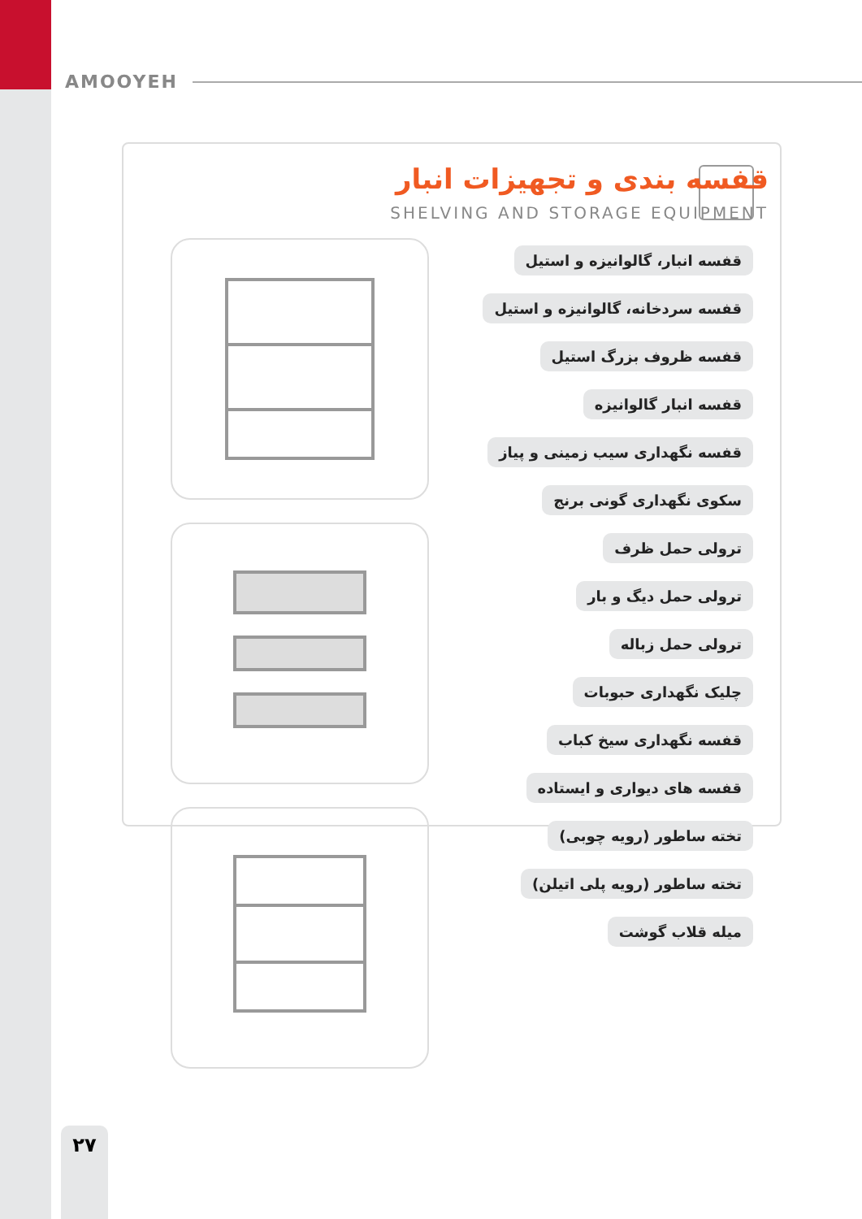AMOOYEH
قفسه بندی و تجهیزات انبار
SHELVING AND STORAGE EQUIPMENT
قفسه انبار، گالوانیزه و استیل
قفسه سردخانه، گالوانیزه و استیل
قفسه ظروف بزرگ استیل
قفسه انبار گالوانیزه
قفسه نگهداری سیب زمینی و پیاز
سکوی نگهداری گونی برنج
ترولی حمل ظرف
ترولی حمل دیگ و بار
ترولی حمل زباله
چلیک نگهداری حبوبات
قفسه نگهداری سیخ کباب
قفسه های دیواری و ایستاده
تخته ساطور (رویه چوبی)
تخته ساطور (رویه پلی اتیلن)
میله قلاب گوشت
۲۷